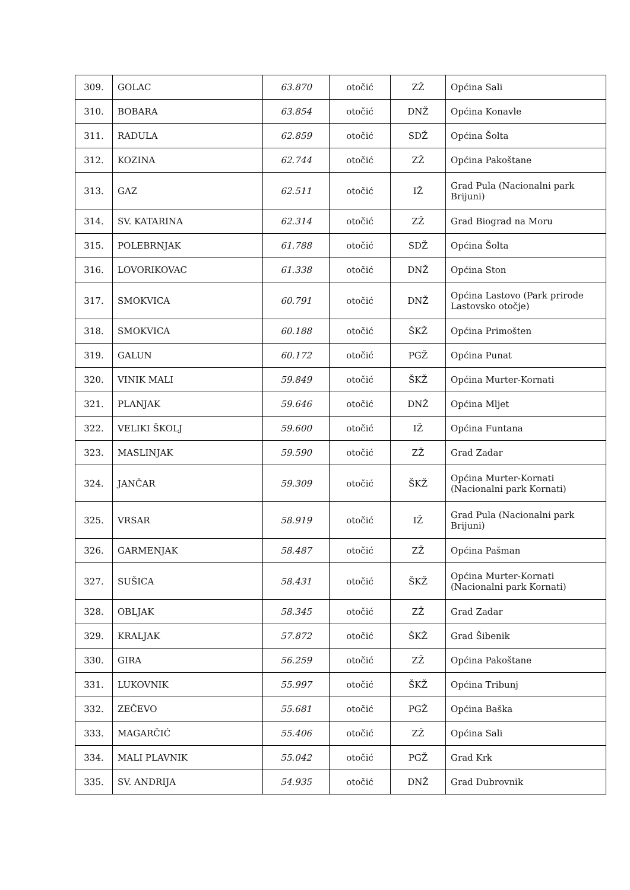| 309. | GOLAC | 63.870 | otočić | ZŽ | Općina Sali |
| 310. | BOBARA | 63.854 | otočić | DNŽ | Općina Konavle |
| 311. | RADULA | 62.859 | otočić | SDŽ | Općina Šolta |
| 312. | KOZINA | 62.744 | otočić | ZŽ | Općina Pakoštane |
| 313. | GAZ | 62.511 | otočić | IŽ | Grad Pula (Nacionalni park Brijuni) |
| 314. | SV. KATARINA | 62.314 | otočić | ZŽ | Grad Biograd na Moru |
| 315. | POLEBRNJAK | 61.788 | otočić | SDŽ | Općina Šolta |
| 316. | LOVORIKOVAC | 61.338 | otočić | DNŽ | Općina Ston |
| 317. | SMOKVICA | 60.791 | otočić | DNŽ | Općina Lastovo (Park prirode Lastovsko otočje) |
| 318. | SMOKVICA | 60.188 | otočić | ŠKŽ | Općina Primošten |
| 319. | GALUN | 60.172 | otočić | PGŽ | Općina Punat |
| 320. | VINIK MALI | 59.849 | otočić | ŠKŽ | Općina Murter-Kornati |
| 321. | PLANJAK | 59.646 | otočić | DNŽ | Općina Mljet |
| 322. | VELIKI ŠKOLJ | 59.600 | otočić | IŽ | Općina Funtana |
| 323. | MASLINJAK | 59.590 | otočić | ZŽ | Grad Zadar |
| 324. | JANČAR | 59.309 | otočić | ŠKŽ | Općina Murter-Kornati (Nacionalni park Kornati) |
| 325. | VRSAR | 58.919 | otočić | IŽ | Grad Pula (Nacionalni park Brijuni) |
| 326. | GARMENJAK | 58.487 | otočić | ZŽ | Općina Pašman |
| 327. | SUŠICA | 58.431 | otočić | ŠKŽ | Općina Murter-Kornati (Nacionalni park Kornati) |
| 328. | OBLJAK | 58.345 | otočić | ZŽ | Grad Zadar |
| 329. | KRALJAK | 57.872 | otočić | ŠKŽ | Grad Šibenik |
| 330. | GIRA | 56.259 | otočić | ZŽ | Općina Pakoštane |
| 331. | LUKOVNIK | 55.997 | otočić | ŠKŽ | Općina Tribunj |
| 332. | ZEČEVO | 55.681 | otočić | PGŽ | Općina Baška |
| 333. | MAGARČIĆ | 55.406 | otočić | ZŽ | Općina Sali |
| 334. | MALI PLAVNIK | 55.042 | otočić | PGŽ | Grad Krk |
| 335. | SV. ANDRIJA | 54.935 | otočić | DNŽ | Grad Dubrovnik |